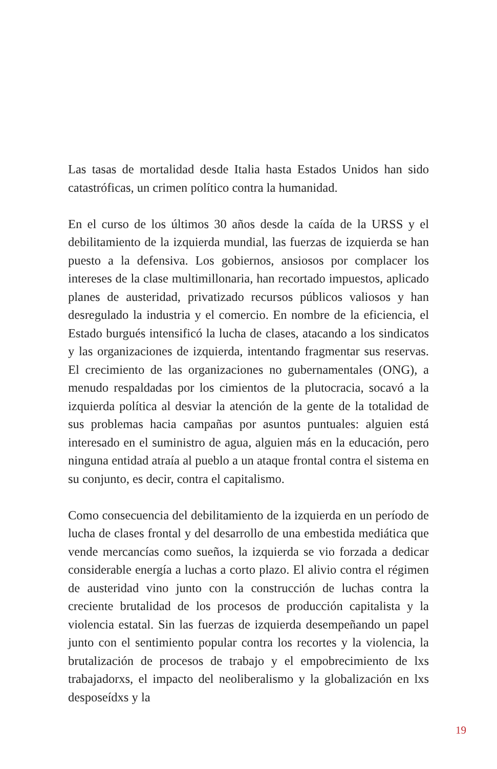Las tasas de mortalidad desde Italia hasta Estados Unidos han sido catastróficas, un crimen político contra la humanidad.
En el curso de los últimos 30 años desde la caída de la URSS y el debilitamiento de la izquierda mundial, las fuerzas de izquierda se han puesto a la defensiva. Los gobiernos, ansiosos por complacer los intereses de la clase multimillonaria, han recortado impuestos, aplicado planes de austeridad, privatizado recursos públicos valiosos y han desregulado la industria y el comercio. En nombre de la eficiencia, el Estado burgués intensificó la lucha de clases, atacando a los sindicatos y las organizaciones de izquierda, intentando fragmentar sus reservas. El crecimiento de las organizaciones no gubernamentales (ONG), a menudo respaldadas por los cimientos de la plutocracia, socavó a la izquierda política al desviar la atención de la gente de la totalidad de sus problemas hacia campañas por asuntos puntuales: alguien está interesado en el suministro de agua, alguien más en la educación, pero ninguna entidad atraía al pueblo a un ataque frontal contra el sistema en su conjunto, es decir, contra el capitalismo.
Como consecuencia del debilitamiento de la izquierda en un período de lucha de clases frontal y del desarrollo de una embestida mediática que vende mercancías como sueños, la izquierda se vio forzada a dedicar considerable energía a luchas a corto plazo. El alivio contra el régimen de austeridad vino junto con la construcción de luchas contra la creciente brutalidad de los procesos de producción capitalista y la violencia estatal. Sin las fuerzas de izquierda desempeñando un papel junto con el sentimiento popular contra los recortes y la violencia, la brutalización de procesos de trabajo y el empobrecimiento de lxs trabajadorxs, el impacto del neoliberalismo y la globalización en lxs desposeídxs y la
19